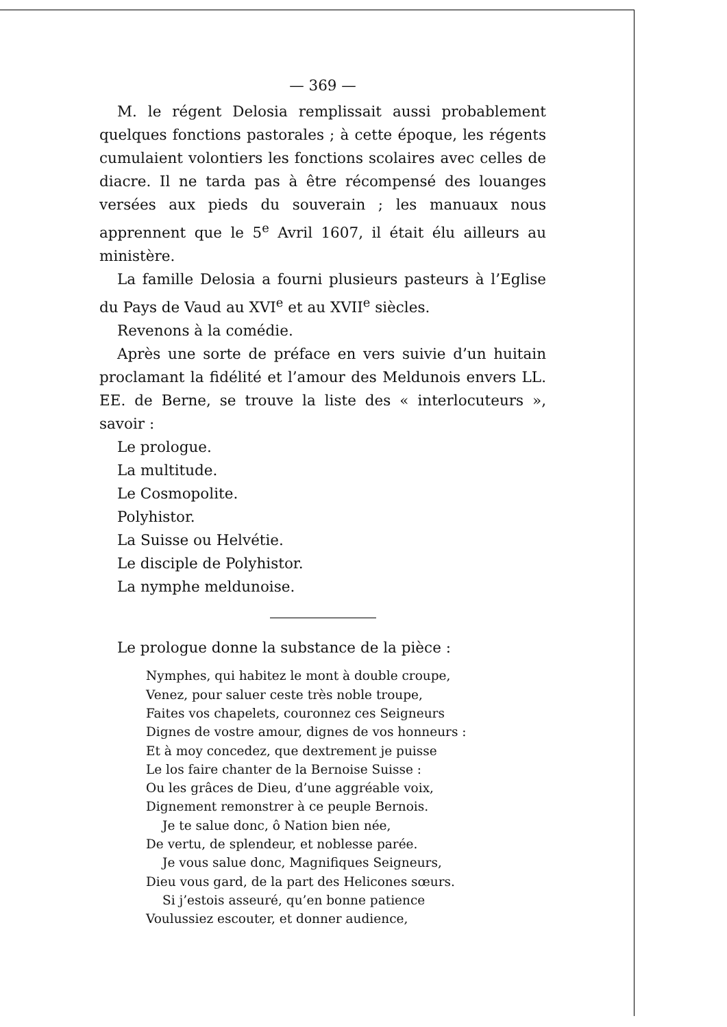— 369 —
M. le régent Delosia remplissait aussi probablement quelques fonctions pastorales ; à cette époque, les régents cumulaient volontiers les fonctions scolaires avec celles de diacre. Il ne tarda pas à être récompensé des louanges versées aux pieds du souverain ; les manuaux nous apprennent que le 5<sup>e</sup> Avril 1607, il était élu ailleurs au ministère.
La famille Delosia a fourni plusieurs pasteurs à l’Eglise du Pays de Vaud au XVI<sup>e</sup> et au XVII<sup>e</sup> siècles.
Revenons à la comédie.
Après une sorte de préface en vers suivie d’un huitain proclamant la fidélité et l’amour des Meldunois envers LL. EE. de Berne, se trouve la liste des « interlocuteurs », savoir :
Le prologue.
La multitude.
Le Cosmopolite.
Polyhistor.
La Suisse ou Helvétie.
Le disciple de Polyhistor.
La nymphe meldunoise.
Le prologue donne la substance de la pièce :
Nymphes, qui habitez le mont à double croupe,
Venez, pour saluer ceste très noble troupe,
Faites vos chapelets, couronnez ces Seigneurs
Dignes de vostre amour, dignes de vos honneurs :
Et à moy concedez, que dextrement je puisse
Le los faire chanter de la Bernoise Suisse :
Ou les grâces de Dieu, d’une aggréable voix,
Dignement remonstrer à ce peuple Bernois.
Je te salue donc, ô Nation bien née,
De vertu, de splendeur, et noblesse parée.
Je vous salue donc, Magnifiques Seigneurs,
Dieu vous gard, de la part des Helicones sœurs.
Si j’estois asseuré, qu’en bonne patience
Voulussiez escouter, et donner audience,